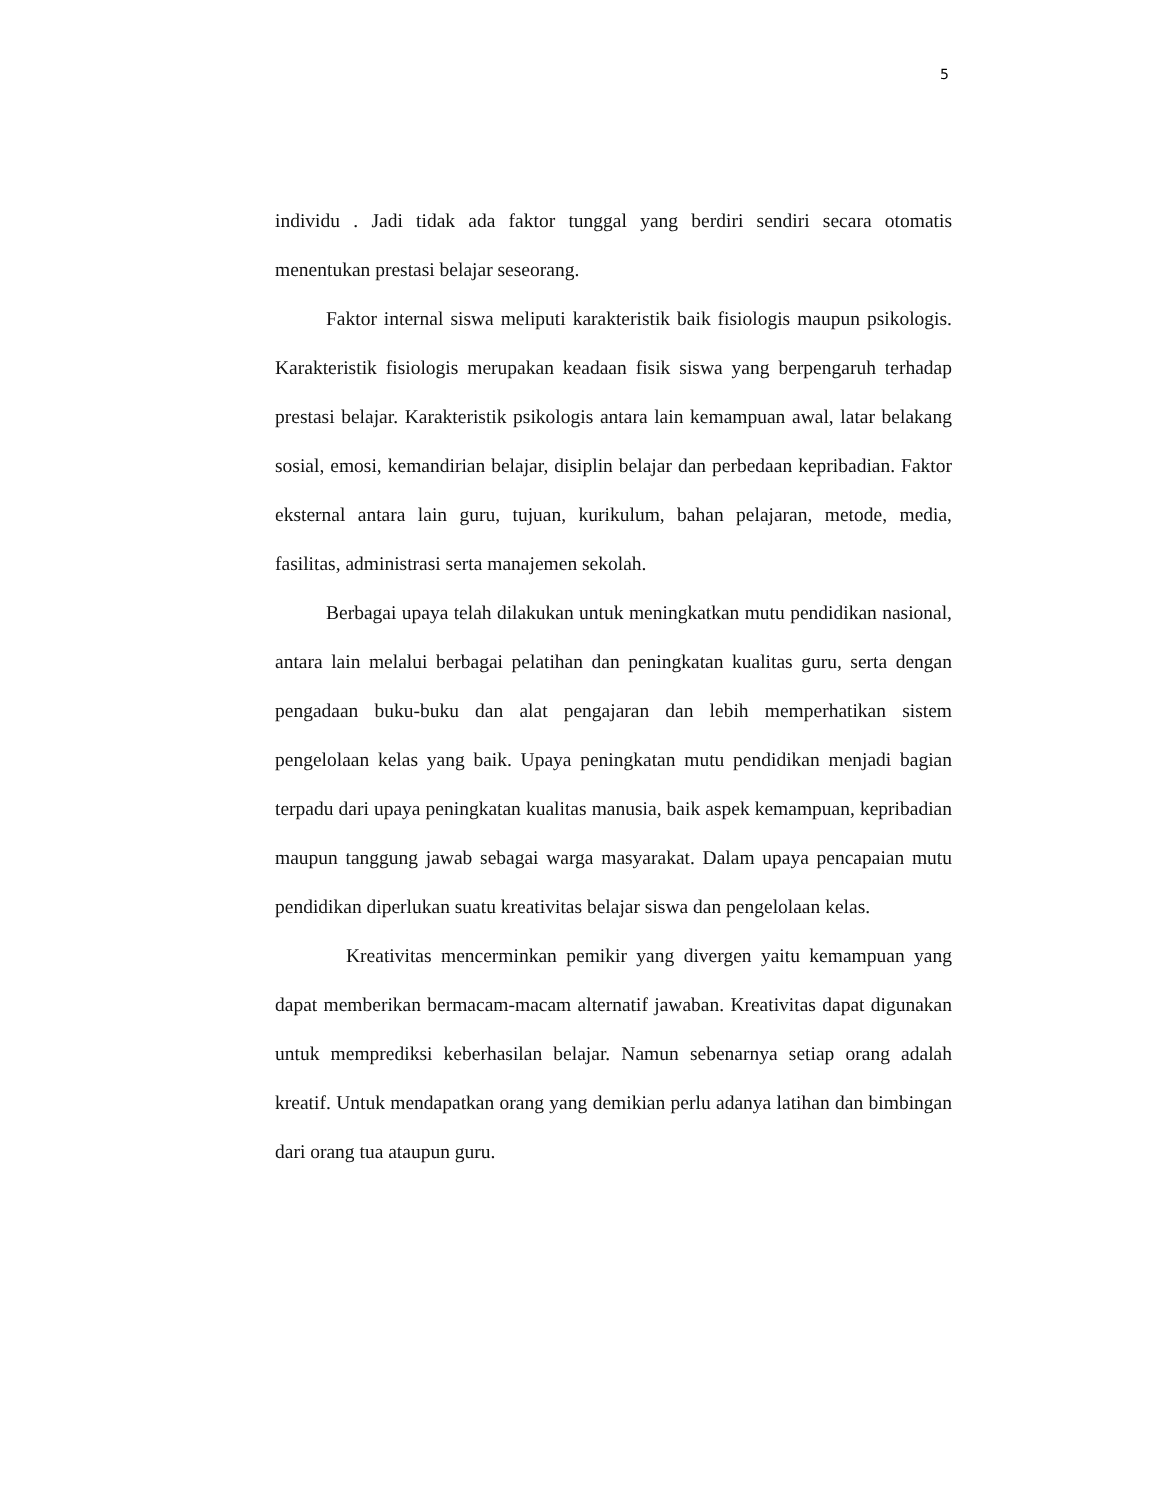5
individu . Jadi tidak ada faktor tunggal yang berdiri sendiri secara otomatis menentukan prestasi belajar seseorang.
Faktor internal siswa meliputi karakteristik baik fisiologis maupun psikologis. Karakteristik fisiologis merupakan keadaan fisik siswa yang berpengaruh terhadap prestasi belajar. Karakteristik psikologis antara lain kemampuan awal, latar belakang sosial, emosi, kemandirian belajar, disiplin belajar dan perbedaan kepribadian. Faktor eksternal antara lain guru, tujuan, kurikulum, bahan pelajaran, metode, media, fasilitas, administrasi serta manajemen sekolah.
Berbagai upaya telah dilakukan untuk meningkatkan mutu pendidikan nasional, antara lain melalui berbagai pelatihan dan peningkatan kualitas guru, serta dengan pengadaan buku-buku dan alat pengajaran dan lebih memperhatikan sistem pengelolaan kelas yang baik. Upaya peningkatan mutu pendidikan menjadi bagian terpadu dari upaya peningkatan kualitas manusia, baik aspek kemampuan, kepribadian maupun tanggung jawab sebagai warga masyarakat. Dalam upaya pencapaian mutu pendidikan diperlukan suatu kreativitas belajar siswa dan pengelolaan kelas.
Kreativitas mencerminkan pemikir yang divergen yaitu kemampuan yang dapat memberikan bermacam-macam alternatif jawaban. Kreativitas dapat digunakan untuk memprediksi keberhasilan belajar. Namun sebenarnya setiap orang adalah kreatif. Untuk mendapatkan orang yang demikian perlu adanya latihan dan bimbingan dari orang tua ataupun guru.